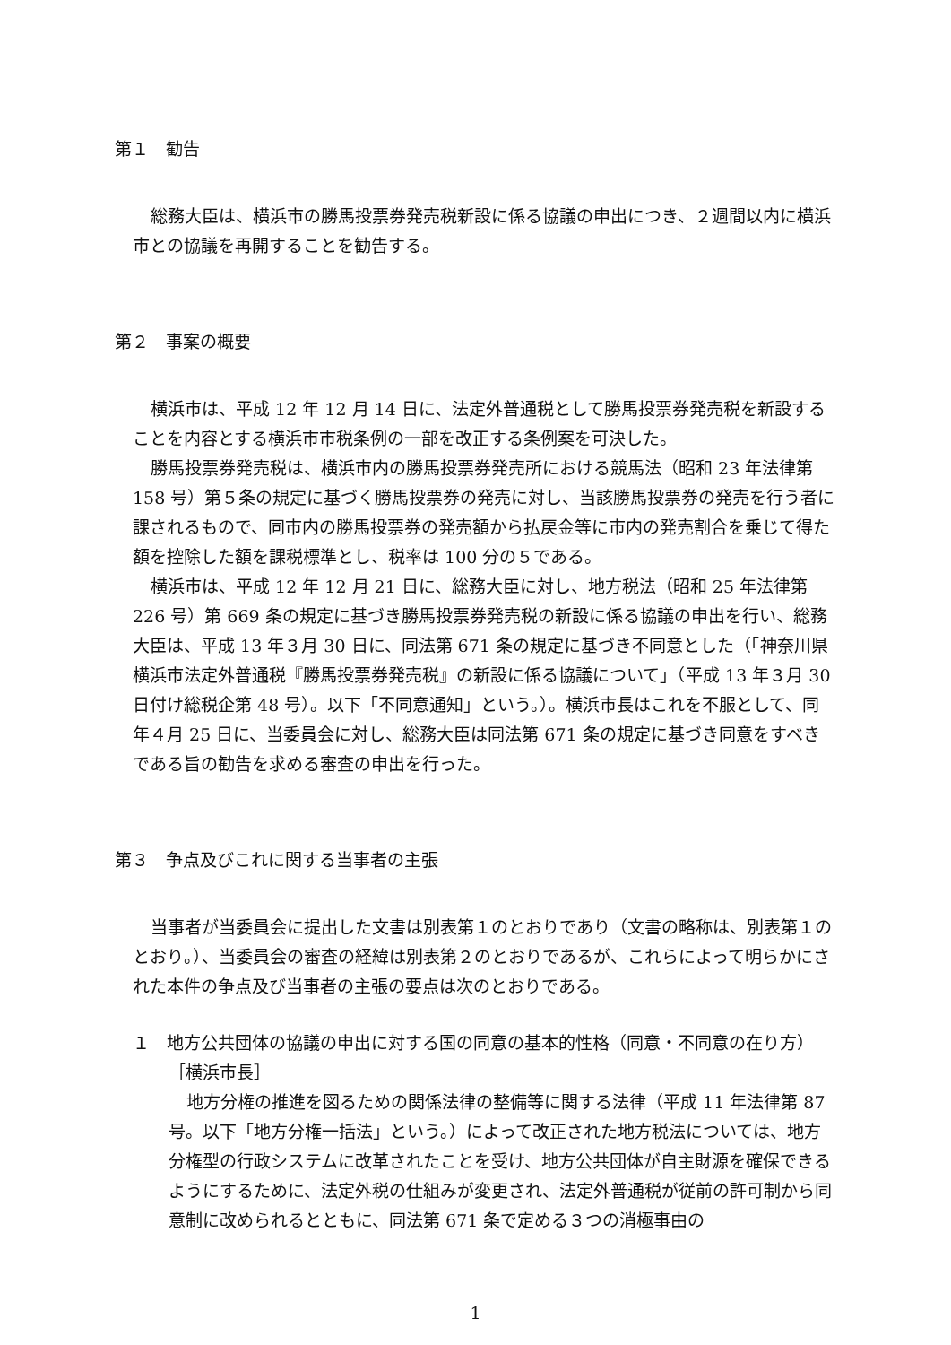第１　勧告
総務大臣は、横浜市の勝馬投票券発売税新設に係る協議の申出につき、２週間以内に横浜市との協議を再開することを勧告する。
第２　事案の概要
横浜市は、平成 12 年 12 月 14 日に、法定外普通税として勝馬投票券発売税を新設することを内容とする横浜市市税条例の一部を改正する条例案を可決した。
勝馬投票券発売税は、横浜市内の勝馬投票券発売所における競馬法（昭和 23 年法律第 158 号）第５条の規定に基づく勝馬投票券の発売に対し、当該勝馬投票券の発売を行う者に課されるもので、同市内の勝馬投票券の発売額から払戻金等に市内の発売割合を乗じて得た額を控除した額を課税標準とし、税率は 100 分の５である。
横浜市は、平成 12 年 12 月 21 日に、総務大臣に対し、地方税法（昭和 25 年法律第 226 号）第 669 条の規定に基づき勝馬投票券発売税の新設に係る協議の申出を行い、総務大臣は、平成 13 年３月 30 日に、同法第 671 条の規定に基づき不同意とした（「神奈川県横浜市法定外普通税『勝馬投票券発売税』の新設に係る協議について」（平成 13 年３月 30 日付け総税企第 48 号）。以下「不同意通知」という。）。横浜市長はこれを不服として、同年４月 25 日に、当委員会に対し、総務大臣は同法第 671 条の規定に基づき同意をすべきである旨の勧告を求める審査の申出を行った。
第３　争点及びこれに関する当事者の主張
当事者が当委員会に提出した文書は別表第１のとおりであり（文書の略称は、別表第１のとおり。）、当委員会の審査の経緯は別表第２のとおりであるが、これらによって明らかにされた本件の争点及び当事者の主張の要点は次のとおりである。
１　地方公共団体の協議の申出に対する国の同意の基本的性格（同意・不同意の在り方）
［横浜市長］
地方分権の推進を図るための関係法律の整備等に関する法律（平成 11 年法律第 87 号。以下「地方分権一括法」という。）によって改正された地方税法については、地方分権型の行政システムに改革されたことを受け、地方公共団体が自主財源を確保できるようにするために、法定外税の仕組みが変更され、法定外普通税が従前の許可制から同意制に改められるとともに、同法第 671 条で定める３つの消極事由の
1